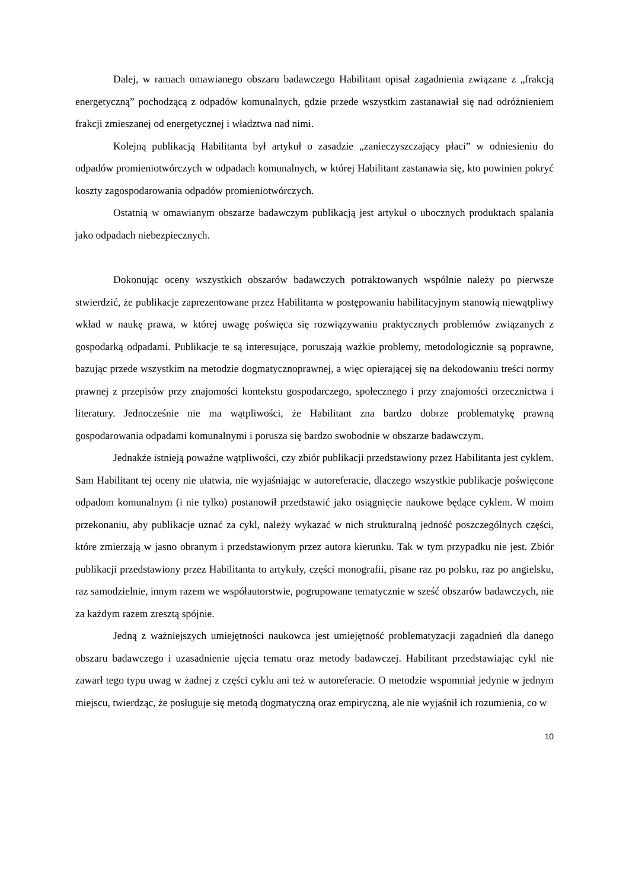Dalej, w ramach omawianego obszaru badawczego Habilitant opisał zagadnienia związane z „frakcją energetyczną” pochodzącą z odpadów komunalnych, gdzie przede wszystkim zastanawiał się nad odróżnieniem frakcji zmieszanej od energetycznej i władztwa nad nimi.
Kolejną publikacją Habilitanta był artykuł o zasadzie „zanieczyszczający płaci” w odniesieniu do odpadów promieniotwórczych w odpadach komunalnych, w której Habilitant zastanawia się, kto powinien pokryć koszty zagospodarowania odpadów promieniotwórczych.
Ostatnią w omawianym obszarze badawczym publikacją jest artykuł o ubocznych produktach spalania jako odpadach niebezpiecznych.
Dokonując oceny wszystkich obszarów badawczych potraktowanych wspólnie należy po pierwsze stwierdzić, że publikacje zaprezentowane przez Habilitanta w postępowaniu habilitacyjnym stanowią niewątpliwy wkład w naukę prawa, w której uwagę poświęca się rozwiązywaniu praktycznych problemów związanych z gospodarką odpadami. Publikacje te są interesujące, poruszają ważkie problemy, metodologicznie są poprawne, bazując przede wszystkim na metodzie dogmatycznoprawnej, a więc opierającej się na dekodowaniu treści normy prawnej z przepisów przy znajomości kontekstu gospodarczego, społecznego i przy znajomości orzecznictwa i literatury. Jednocześnie nie ma wątpliwości, że Habilitant zna bardzo dobrze problematykę prawną gospodarowania odpadami komunalnymi i porusza się bardzo swobodnie w obszarze badawczym.
Jednakże istnieją poważne wątpliwości, czy zbiór publikacji przedstawiony przez Habilitanta jest cyklem. Sam Habilitant tej oceny nie ułatwia, nie wyjaśniając w autoreferacie, dlaczego wszystkie publikacje poświęcone odpadom komunalnym (i nie tylko) postanowił przedstawić jako osiągnięcie naukowe będące cyklem. W moim przekonaniu, aby publikacje uznać za cykl, należy wykazać w nich strukturalną jedność poszczególnych części, które zmierzają w jasno obranym i przedstawionym przez autora kierunku. Tak w tym przypadku nie jest. Zbiór publikacji przedstawiony przez Habilitanta to artykuły, części monografii, pisane raz po polsku, raz po angielsku, raz samodzielnie, innym razem we współautorstwie, pogrupowane tematycznie w sześć obszarów badawczych, nie za każdym razem zresztą spójnie.
Jedną z ważniejszych umiejętności naukowca jest umiejętność problematyzacji zagadnień dla danego obszaru badawczego i uzasadnienie ujęcia tematu oraz metody badawczej. Habilitant przedstawiając cykl nie zawarł tego typu uwag w żadnej z części cyklu ani też w autoreferacie. O metodzie wspomniał jedynie w jednym miejscu, twierdząc, że posługuje się metodą dogmatyczną oraz empiryczną, ale nie wyjaśnił ich rozumienia, co w
10